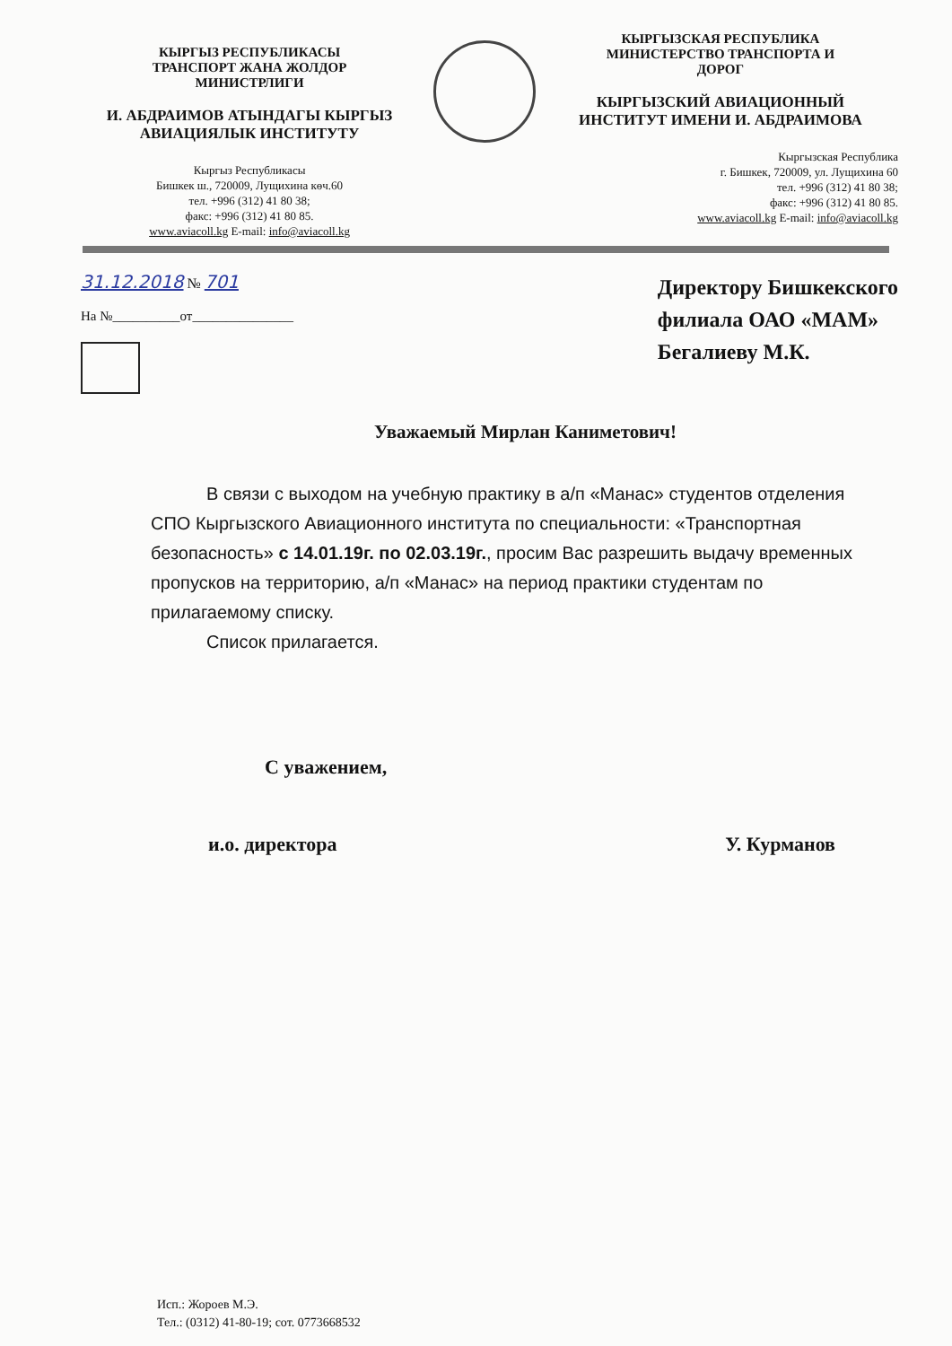КЫРГЫЗ РЕСПУБЛИКАСЫ
ТРАНСПОРТ ЖАНА ЖОЛДОР
МИНИСТРЛИГИ
И. АБДРАИМОВ АТЫНДАГЫ КЫРГЫЗ
АВИАЦИЯЛЫК ИНСТИТУТУ
Кыргыз Республикасы
Бишкек ш., 720009, Лущихина көч.60
тел. +996 (312) 41 80 38;
факс: +996 (312) 41 80 85.
www.aviacoll.kg E-mail: info@aviacoll.kg
КЫРГЫЗСКАЯ РЕСПУБЛИКА
МИНИСТЕРСТВО ТРАНСПОРТА И
ДОРОГ
КЫРГЫЗСКИЙ АВИАЦИОННЫЙ
ИНСТИТУТ ИМЕНИ И. АБДРАИМОВА
Кыргызская Республика
г. Бишкек, 720009, ул. Лущихина 60
тел. +996 (312) 41 80 38;
факс: +996 (312) 41 80 85.
www.aviacoll.kg E-mail: info@aviacoll.kg
31.12.2018 № 701
На №__________от_______________
Директору Бишкекского
филиала ОАО «МАМ»
Бегалиеву М.К.
Уважаемый Мирлан Каниметович!
В связи с выходом на учебную практику в а/п «Манас» студентов отделения СПО Кыргызского Авиационного института по специальности: «Транспортная безопасность» с 14.01.19г. по 02.03.19г., просим Вас разрешить выдачу временных пропусков на территорию, а/п «Манас» на период практики студентам по прилагаемому списку.
Список прилагается.
С уважением,
и.о. директора У. Курманов
Исп.: Жороев М.Э.
Тел.: (0312) 41-80-19; сот. 0773668532